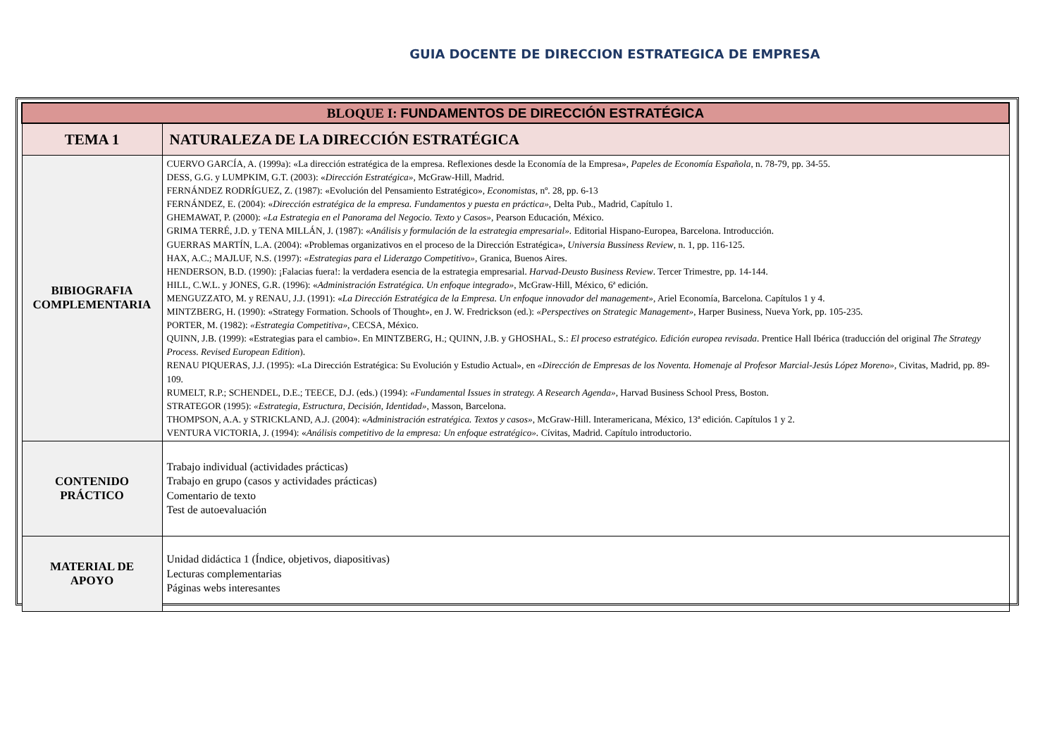GUIA DOCENTE DE DIRECCION ESTRATEGICA DE EMPRESA
| BLOQUE I: FUNDAMENTOS DE DIRECCIÓN ESTRATÉGICA | |
| TEMA 1 | NATURALEZA DE LA DIRECCIÓN ESTRATÉGICA |
| BIBIOGRAFIA COMPLEMENTARIA | CUERVO GARCÍA, A. (1999a): «La dirección estratégica de la empresa. Reflexiones desde la Economía de la Empresa», Papeles de Economía Española , n. 78-79, pp. 34-55. DESS, G.G. y LUMPKIM, G.T. (2003): « Dirección Estratégica», McGraw-Hill, Madrid. FERNÁNDEZ RODRÍGUEZ, Z. (1987): «Evolución del Pensamiento Estratégico», Economistas , nº. 28, pp. 6-13 FERNÁNDEZ, E. (2004): « Dirección estratégica de la empresa. Fundamentos y puesta en práctica» , Delta Pub., Madrid, Capítulo 1. GHEMAWAT, P. (2000): «La Estrategia en el Panorama del Negocio. Texto y Casos» , Pearson Educación, México. GRIMA TERRÉ, J.D. y TENA MILLÁN, J. (1987): « Análisis y formulación de la estrategia empresarial». Editorial Hispano-Europea, Barcelona. Introducción. GUERRAS MARTÍN, L.A. (2004): «Problemas organizativos en el proceso de la Dirección Estratégica» , Universia Bussiness Review , n. 1, pp. 116-125. HAX, A.C.; MAJLUF, N.S. (1997): «Estrategias para el Liderazgo Competitivo» , Granica, Buenos Aires. HENDERSON, B.D. (1990): ¡Falacias fuera!: la verdadera esencia de la estrategia empresarial. Harvad-Deusto Business Review . Tercer Trimestre, pp. 14-144. HILL, C.W.L. y JONES, G.R. (1996): « Administración Estratégica. Un enfoque integrado» , McGraw-Hill, México, 6ª edición. MENGUZZATO, M. y RENAU, J.J. (1991): « La Dirección Estratégica de la Empresa. Un enfoque innovador del management» , Ariel Economía, Barcelona. Capítulos 1 y 4. MINTZBERG, H. (1990): «Strategy Formation. Schools of Thought», en J. W. Fredrickson (ed.): «Perspectives on Strategic Management» , Harper Business, Nueva York, pp. 105-235. PORTER, M. (1982): «Estrategia Competitiva» , CECSA, México. QUINN, J.B. (1999): «Estrategias para el cambio». En MINTZBERG, H.; QUINN, J.B. y GHOSHAL, S.: El proceso estratégico. Edición europea revisada . Prentice Hall Ibérica (traducción del original The Strategy Process. Revised European Edition ). RENAU PIQUERAS, J.J. (1995): «La Dirección Estratégica: Su Evolución y Estudio Actual», en «Dirección de Empresas de los Noventa. Homenaje al Profesor Marcial-Jesús López Moreno», Civitas, Madrid, pp. 89-109. RUMELT, R.P.; SCHENDEL, D.E.; TEECE, D.J. (eds.) (1994): «Fundamental Issues in strategy. A Research Agenda» , Harvad Business School Press, Boston. STRATEGOR (1995): «Estrategia, Estructura, Decisión, Identidad» , Masson, Barcelona. THOMPSON, A.A. y STRICKLAND, A.J. (2004): « Administración estratégica. Textos y casos» , McGraw-Hill. Interamericana, México, 13ª edición. Capítulos 1 y 2. VENTURA VICTORIA, J. (1994): « Análisis competitivo de la empresa: Un enfoque estratégico». Cívitas, Madrid. Capítulo introductorio. |
| CONTENIDO PRÁCTICO | Trabajo individual (actividades prácticas) Trabajo en grupo (casos y actividades prácticas) Comentario de texto Test de autoevaluación |
| MATERIAL DE APOYO | Unidad didáctica 1 (Índice, objetivos, diapositivas) Lecturas complementarias Páginas webs interesantes |